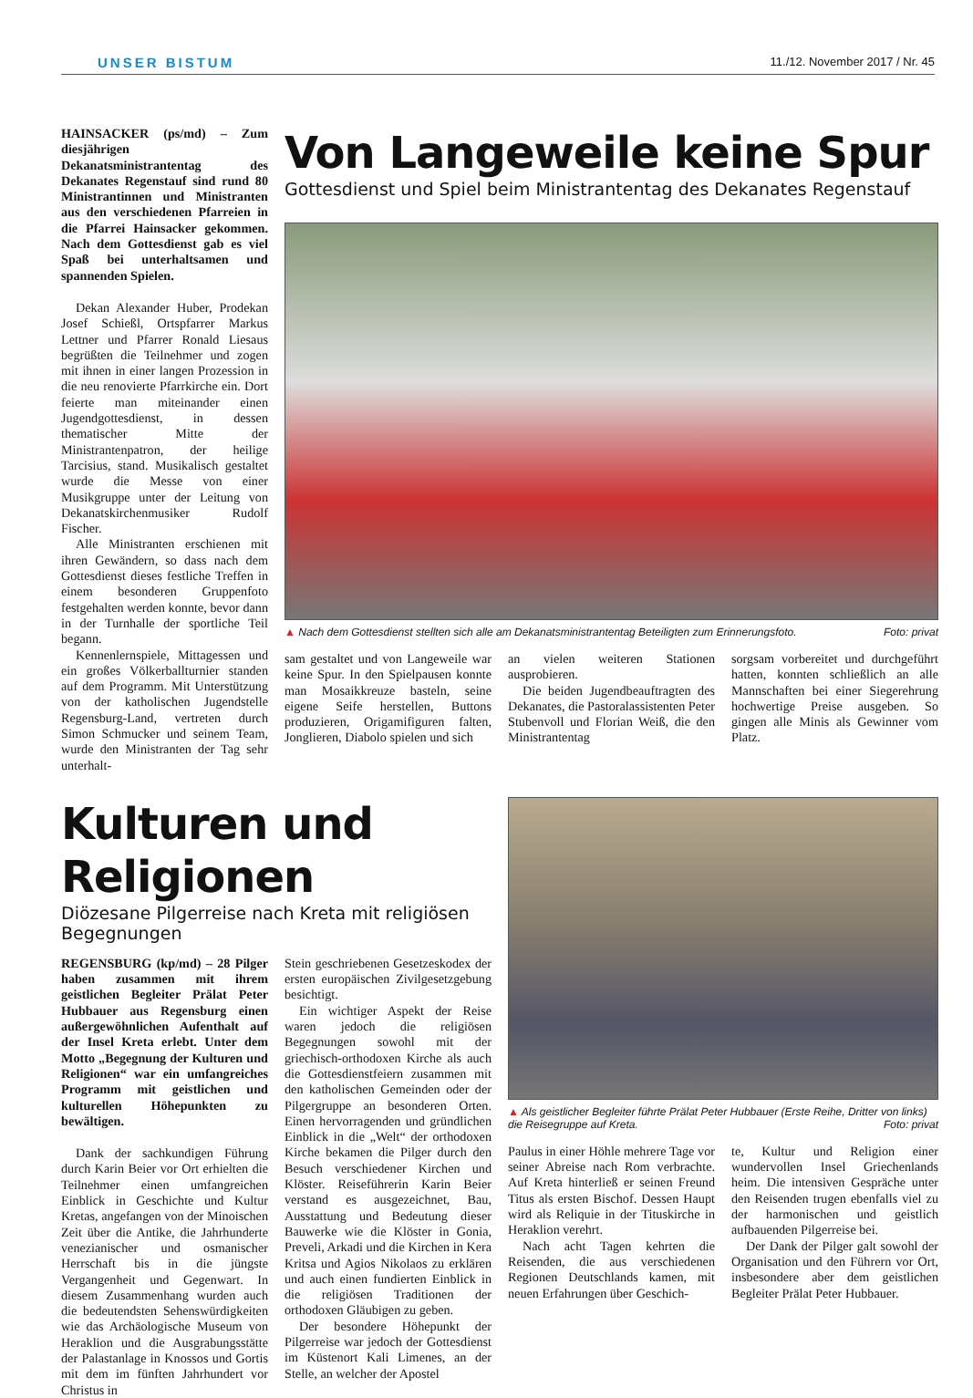UNSER BISTUM 11./12. November 2017 / Nr. 45
HAINSACKER (ps/md) – Zum diesjährigen Dekanatsministrantentag des Dekanates Regenstauf sind rund 80 Ministrantinnen und Ministranten aus den verschiedenen Pfarreien in die Pfarrei Hainsacker gekommen. Nach dem Gottesdienst gab es viel Spaß bei unterhaltsamen und spannenden Spielen.
Dekan Alexander Huber, Prodekan Josef Schießl, Ortspfarrer Markus Lettner und Pfarrer Ronald Liesaus begrüßten die Teilnehmer und zogen mit ihnen in einer langen Prozession in die neu renovierte Pfarrkirche ein. Dort feierte man miteinander einen Jugendgottesdienst, in dessen thematischer Mitte der Ministrantenpatron, der heilige Tarcisius, stand. Musikalisch gestaltet wurde die Messe von einer Musikgruppe unter der Leitung von Dekanatskirchenmusiker Rudolf Fischer.
Alle Ministranten erschienen mit ihren Gewändern, so dass nach dem Gottesdienst dieses festliche Treffen in einem besonderen Gruppenfoto festgehalten werden konnte, bevor dann in der Turnhalle der sportliche Teil begann.
Kennenlernspiele, Mittagessen und ein großes Völkerballturnier standen auf dem Programm. Mit Unterstützung von der katholischen Jugendstelle Regensburg-Land, vertreten durch Simon Schmucker und seinem Team, wurde den Ministranten der Tag sehr unterhalt-
Von Langeweile keine Spur
Gottesdienst und Spiel beim Ministrantentag des Dekanates Regenstauf
▲ Nach dem Gottesdienst stellten sich alle am Dekanatsministrantentag Beteiligten zum Erinnerungsfoto. Foto: privat
sam gestaltet und von Langeweile war keine Spur. In den Spielpausen konnte man Mosaikkreuze basteln, seine eigene Seife herstellen, Buttons produzieren, Origamifiguren falten, Jonglieren, Diabolo spielen und sich
an vielen weiteren Stationen ausprobieren.
Die beiden Jugendbeauftragten des Dekanates, die Pastoralassistenten Peter Stubenvoll und Florian Weiß, die den Ministrantentag
sorgsam vorbereitet und durchgeführt hatten, konnten schließlich an alle Mannschaften bei einer Siegerehrung hochwertige Preise ausgeben. So gingen alle Minis als Gewinner vom Platz.
Kulturen und Religionen
Diözesane Pilgerreise nach Kreta mit religiösen Begegnungen
REGENSBURG (kp/md) – 28 Pilger haben zusammen mit ihrem geistlichen Begleiter Prälat Peter Hubbauer aus Regensburg einen außergewöhnlichen Aufenthalt auf der Insel Kreta erlebt. Unter dem Motto „Begegnung der Kulturen und Religionen“ war ein umfangreiches Programm mit geistlichen und kulturellen Höhepunkten zu bewältigen.
Dank der sachkundigen Führung durch Karin Beier vor Ort erhielten die Teilnehmer einen umfangreichen Einblick in Geschichte und Kultur Kretas, angefangen von der Minoischen Zeit über die Antike, die Jahrhunderte venezianischer und osmanischer Herrschaft bis in die jüngste Vergangenheit und Gegenwart. In diesem Zusammenhang wurden auch die bedeutendsten Sehenswürdigkeiten wie das Archäologische Museum von Heraklion und die Ausgrabungsstätte der Palastanlage in Knossos und Gortis mit dem im fünften Jahrhundert vor Christus in
Stein geschriebenen Gesetzeskodex der ersten europäischen Zivilgesetzgebung besichtigt.
Ein wichtiger Aspekt der Reise waren jedoch die religiösen Begegnungen sowohl mit der griechisch-orthodoxen Kirche als auch die Gottesdienstfeiern zusammen mit den katholischen Gemeinden oder der Pilgergruppe an besonderen Orten. Einen hervorragenden und gründlichen Einblick in die „Welt“ der orthodoxen Kirche bekamen die Pilger durch den Besuch verschiedener Kirchen und Klöster. Reiseführerin Karin Beier verstand es ausgezeichnet, Bau, Ausstattung und Bedeutung dieser Bauwerke wie die Klöster in Gonia, Preveli, Arkadi und die Kirchen in Kera Kritsa und Agios Nikolaos zu erklären und auch einen fundierten Einblick in die religiösen Traditionen der orthodoxen Gläubigen zu geben.
Der besondere Höhepunkt der Pilgerreise war jedoch der Gottesdienst im Küstenort Kali Limenes, an der Stelle, an welcher der Apostel
▲ Als geistlicher Begleiter führte Prälat Peter Hubbauer (Erste Reihe, Dritter von links) die Reisegruppe auf Kreta. Foto: privat
Paulus in einer Höhle mehrere Tage vor seiner Abreise nach Rom verbrachte. Auf Kreta hinterließ er seinen Freund Titus als ersten Bischof. Dessen Haupt wird als Reliquie in der Tituskirche in Heraklion verehrt.
Nach acht Tagen kehrten die Reisenden, die aus verschiedenen Regionen Deutschlands kamen, mit neuen Erfahrungen über Geschich-
te, Kultur und Religion einer wundervollen Insel Griechenlands heim. Die intensiven Gespräche unter den Reisenden trugen ebenfalls viel zu der harmonischen und geistlich aufbauenden Pilgerreise bei.
Der Dank der Pilger galt sowohl der Organisation und den Führern vor Ort, insbesondere aber dem geistlichen Begleiter Prälat Peter Hubbauer.